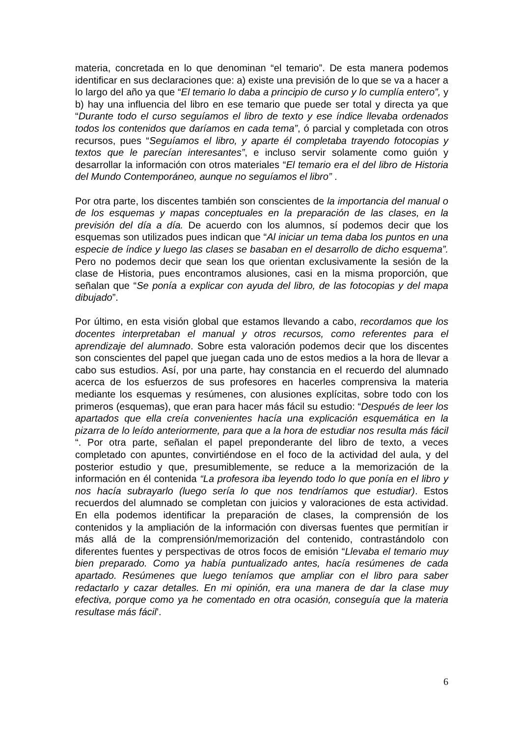materia, concretada en lo que denominan “el temario”. De esta manera podemos identificar en sus declaraciones que: a) existe una previsión de lo que se va a hacer a lo largo del año ya que “El temario lo daba a principio de curso y lo cumplía entero”, y b) hay una influencia del libro en ese temario que puede ser total y directa ya que “Durante todo el curso seguíamos el libro de texto y ese índice llevaba ordenados todos los contenidos que daríamos en cada tema”, ó parcial y completada con otros recursos, pues “Seguíamos el libro, y aparte él completaba trayendo fotocopias y textos que le parecían interesantes”, e incluso servir solamente como guión y desarrollar la información con otros materiales “El temario era el del libro de Historia del Mundo Contemporáneo, aunque no seguíamos el libro” .
Por otra parte, los discentes también son conscientes de la importancia del manual o de los esquemas y mapas conceptuales en la preparación de las clases, en la previsión del día a día. De acuerdo con los alumnos, sí podemos decir que los esquemas son utilizados pues indican que “Al iniciar un tema daba los puntos en una especie de índice y luego las clases se basaban en el desarrollo de dicho esquema”. Pero no podemos decir que sean los que orientan exclusivamente la sesión de la clase de Historia, pues encontramos alusiones, casi en la misma proporción, que señalan que “Se ponía a explicar con ayuda del libro, de las fotocopias y del mapa dibujado”.
Por último, en esta visión global que estamos llevando a cabo, recordamos que los docentes interpretaban el manual y otros recursos, como referentes para el aprendizaje del alumnado. Sobre esta valoración podemos decir que los discentes son conscientes del papel que juegan cada uno de estos medios a la hora de llevar a cabo sus estudios. Así, por una parte, hay constancia en el recuerdo del alumnado acerca de los esfuerzos de sus profesores en hacerles comprensiva la materia mediante los esquemas y resúmenes, con alusiones explícitas, sobre todo con los primeros (esquemas), que eran para hacer más fácil su estudio: “Después de leer los apartados que ella creía convenientes hacía una explicación esquemática en la pizarra de lo leído anteriormente, para que a la hora de estudiar nos resulta más fácil “. Por otra parte, señalan el papel preponderante del libro de texto, a veces completado con apuntes, convirtiéndose en el foco de la actividad del aula, y del posterior estudio y que, presumiblemente, se reduce a la memorización de la información en él contenida “La profesora iba leyendo todo lo que ponía en el libro y nos hacía subrayarlo (luego sería lo que nos tendríamos que estudiar). Estos recuerdos del alumnado se completan con juicios y valoraciones de esta actividad. En ella podemos identificar la preparación de clases, la comprensión de los contenidos y la ampliación de la información con diversas fuentes que permitían ir más allá de la comprensión/memorización del contenido, contrastándolo con diferentes fuentes y perspectivas de otros focos de emisión “Llevaba el temario muy bien preparado. Como ya había puntualizado antes, hacía resúmenes de cada apartado. Resúmenes que luego teníamos que ampliar con el libro para saber redactarlo y cazar detalles. En mi opinión, era una manera de dar la clase muy efectiva, porque como ya he comentado en otra ocasión, conseguía que la materia resultase más fácil’.
6